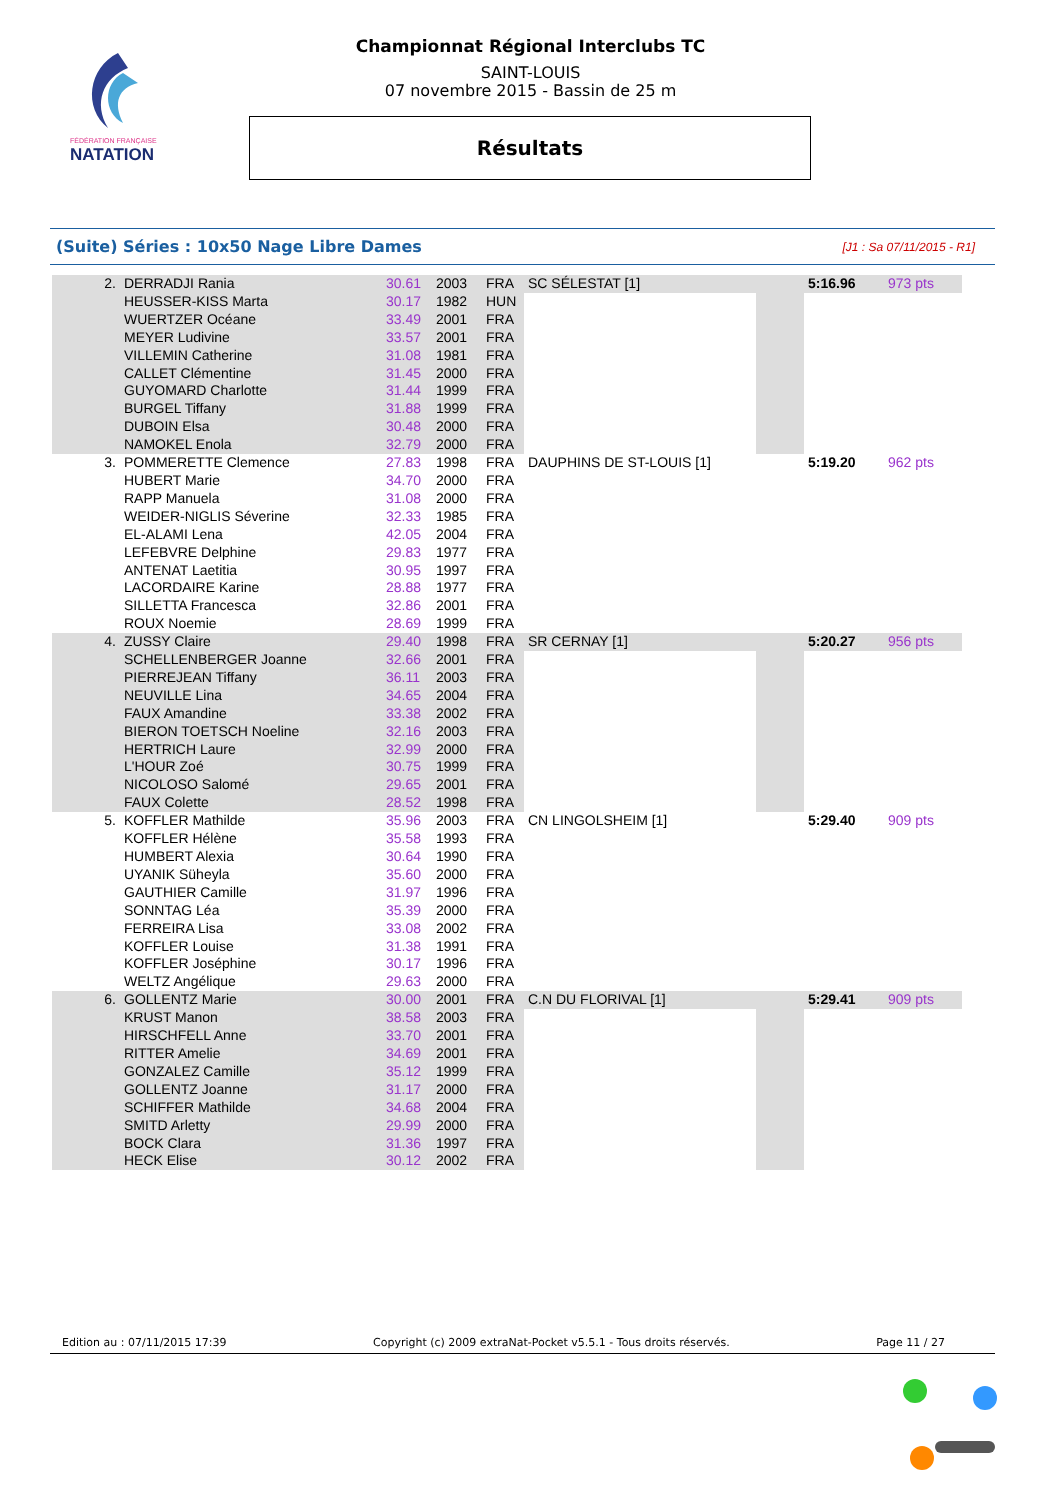FÉDÉRATION FRANÇAISE
NATATION
Championnat Régional Interclubs TC
SAINT-LOUIS
07 novembre 2015 - Bassin de 25 m
Résultats
(Suite) Séries : 10x50 Nage Libre Dames [J1 : Sa 07/11/2015 - R1]
| 2. | DERRADJI Rania | 30.61 | 2003 | FRA | SC SÉLESTAT [1] | | 5:16.96 | 973 pts |
| | HEUSSER-KISS Marta | 30.17 | 1982 | HUN | | | | |
| | WUERTZER Océane | 33.49 | 2001 | FRA | | | | |
| | MEYER Ludivine | 33.57 | 2001 | FRA | | | | |
| | VILLEMIN Catherine | 31.08 | 1981 | FRA | | | | |
| | CALLET Clémentine | 31.45 | 2000 | FRA | | | | |
| | GUYOMARD Charlotte | 31.44 | 1999 | FRA | | | | |
| | BURGEL Tiffany | 31.88 | 1999 | FRA | | | | |
| | DUBOIN Elsa | 30.48 | 2000 | FRA | | | | |
| | NAMOKEL Enola | 32.79 | 2000 | FRA | | | | |
| 3. | POMMERETTE Clemence | 27.83 | 1998 | FRA | DAUPHINS DE ST-LOUIS [1] | | 5:19.20 | 962 pts |
| | HUBERT Marie | 34.70 | 2000 | FRA | | | | |
| | RAPP Manuela | 31.08 | 2000 | FRA | | | | |
| | WEIDER-NIGLIS Séverine | 32.33 | 1985 | FRA | | | | |
| | EL-ALAMI Lena | 42.05 | 2004 | FRA | | | | |
| | LEFEBVRE Delphine | 29.83 | 1977 | FRA | | | | |
| | ANTENAT Laetitia | 30.95 | 1997 | FRA | | | | |
| | LACORDAIRE Karine | 28.88 | 1977 | FRA | | | | |
| | SILLETTA Francesca | 32.86 | 2001 | FRA | | | | |
| | ROUX Noemie | 28.69 | 1999 | FRA | | | | |
| 4. | ZUSSY Claire | 29.40 | 1998 | FRA | SR CERNAY [1] | | 5:20.27 | 956 pts |
| | SCHELLENBERGER Joanne | 32.66 | 2001 | FRA | | | | |
| | PIERREJEAN Tiffany | 36.11 | 2003 | FRA | | | | |
| | NEUVILLE Lina | 34.65 | 2004 | FRA | | | | |
| | FAUX Amandine | 33.38 | 2002 | FRA | | | | |
| | BIERON TOETSCH Noeline | 32.16 | 2003 | FRA | | | | |
| | HERTRICH Laure | 32.99 | 2000 | FRA | | | | |
| | L'HOUR Zoé | 30.75 | 1999 | FRA | | | | |
| | NICOLOSO Salomé | 29.65 | 2001 | FRA | | | | |
| | FAUX Colette | 28.52 | 1998 | FRA | | | | |
| 5. | KOFFLER Mathilde | 35.96 | 2003 | FRA | CN LINGOLSHEIM [1] | | 5:29.40 | 909 pts |
| | KOFFLER Hélène | 35.58 | 1993 | FRA | | | | |
| | HUMBERT Alexia | 30.64 | 1990 | FRA | | | | |
| | UYANIK Süheyla | 35.60 | 2000 | FRA | | | | |
| | GAUTHIER Camille | 31.97 | 1996 | FRA | | | | |
| | SONNTAG Léa | 35.39 | 2000 | FRA | | | | |
| | FERREIRA Lisa | 33.08 | 2002 | FRA | | | | |
| | KOFFLER Louise | 31.38 | 1991 | FRA | | | | |
| | KOFFLER Joséphine | 30.17 | 1996 | FRA | | | | |
| | WELTZ Angélique | 29.63 | 2000 | FRA | | | | |
| 6. | GOLLENTZ Marie | 30.00 | 2001 | FRA | C.N DU FLORIVAL [1] | | 5:29.41 | 909 pts |
| | KRUST Manon | 38.58 | 2003 | FRA | | | | |
| | HIRSCHFELL Anne | 33.70 | 2001 | FRA | | | | |
| | RITTER Amelie | 34.69 | 2001 | FRA | | | | |
| | GONZALEZ Camille | 35.12 | 1999 | FRA | | | | |
| | GOLLENTZ Joanne | 31.17 | 2000 | FRA | | | | |
| | SCHIFFER Mathilde | 34.68 | 2004 | FRA | | | | |
| | SMITD Arletty | 29.99 | 2000 | FRA | | | | |
| | BOCK Clara | 31.36 | 1997 | FRA | | | | |
| | HECK Elise | 30.12 | 2002 | FRA | | | | |
Edition au : 07/11/2015 17:39 Copyright (c) 2009 extraNat-Pocket v5.5.1 - Tous droits réservés. Page 11 / 27